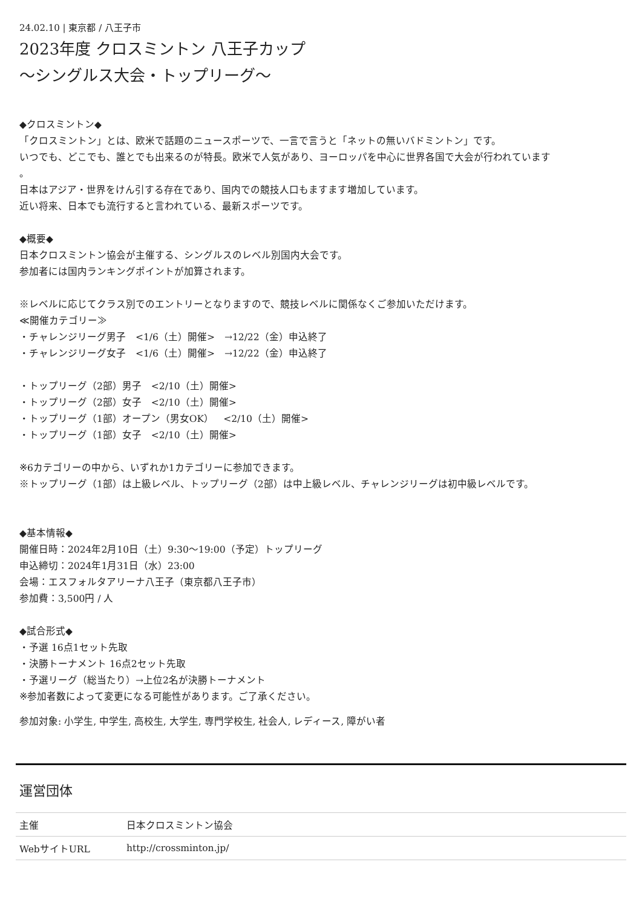24.02.10 | 東京都 / 八王子市
2023年度 クロスミントン 八王子カップ
～シングルス大会・トップリーグ～
◆クロスミントン◆
「クロスミントン」とは、欧米で話題のニュースポーツで、一言で言うと「ネットの無いバドミントン」です。
いつでも、どこでも、誰とでも出来るのが特長。欧米で人気があり、ヨーロッパを中心に世界各国で大会が行われています
。
日本はアジア・世界をけん引する存在であり、国内での競技人口もますます増加しています。
近い将来、日本でも流行すると言われている、最新スポーツです。
◆概要◆
日本クロスミントン協会が主催する、シングルスのレベル別国内大会です。
参加者には国内ランキングポイントが加算されます。
※レベルに応じてクラス別でのエントリーとなりますので、競技レベルに関係なくご参加いただけます。
≪開催カテゴリー≫
・チャレンジリーグ男子　<1/6（土）開催>　→12/22（金）申込終了
・チャレンジリーグ女子　<1/6（土）開催>　→12/22（金）申込終了
・トップリーグ（2部）男子　<2/10（土）開催>
・トップリーグ（2部）女子　<2/10（土）開催>
・トップリーグ（1部）オープン（男女OK）　<2/10（土）開催>
・トップリーグ（1部）女子　<2/10（土）開催>
※6カテゴリーの中から、いずれか1カテゴリーに参加できます。
※トップリーグ（1部）は上級レベル、トップリーグ（2部）は中上級レベル、チャレンジリーグは初中級レベルです。
◆基本情報◆
開催日時：2024年2月10日（土）9:30～19:00（予定）トップリーグ
申込締切：2024年1月31日（水）23:00
会場：エスフォルタアリーナ八王子（東京都八王子市）
参加費：3,500円 / 人
◆試合形式◆
・予選 16点1セット先取
・決勝トーナメント 16点2セット先取
・予選リーグ（総当たり）→上位2名が決勝トーナメント
※参加者数によって変更になる可能性があります。ご了承ください。
参加対象: 小学生, 中学生, 高校生, 大学生, 専門学校生, 社会人, レディース, 障がい者
運営団体
| 主催 | 日本クロスミントン協会 |
| WebサイトURL | http://crossminton.jp/ |